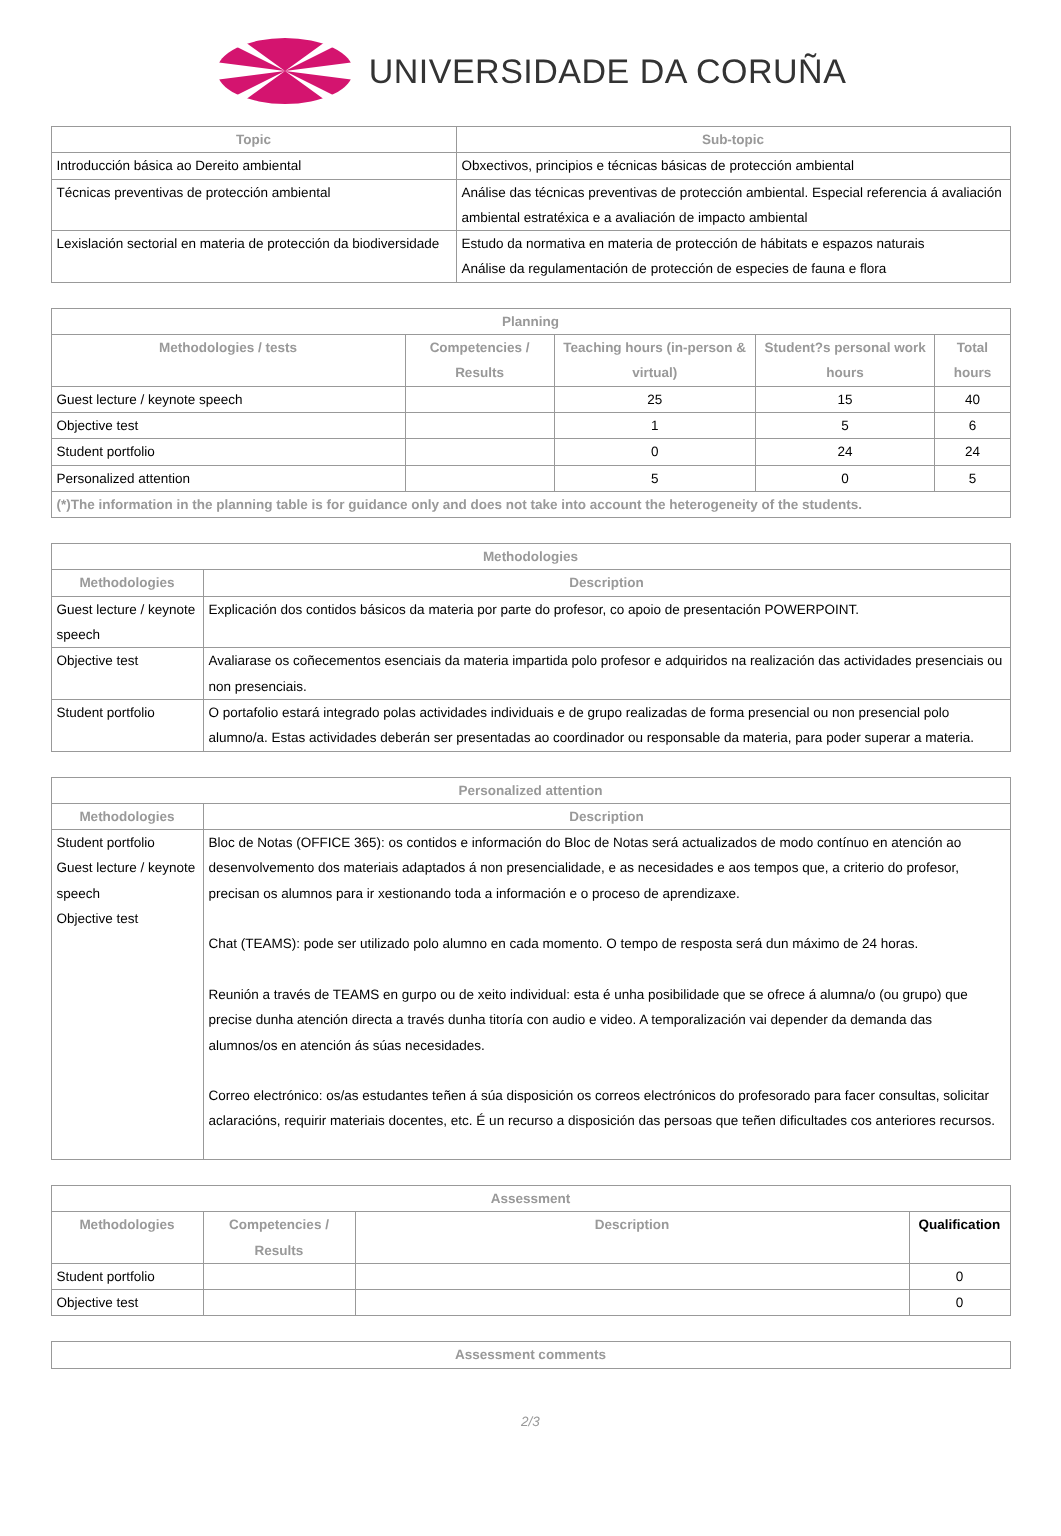UNIVERSIDADE DA CORUÑA
| Topic | Sub-topic |
| --- | --- |
| Introducción básica ao Dereito ambiental | Obxectivos, principios e técnicas básicas de protección ambiental |
| Técnicas preventivas de protección ambiental | Análise das técnicas preventivas de protección ambiental. Especial referencia á avaliación ambiental estratéxica e a avaliación de impacto ambiental |
| Lexislación sectorial en materia de protección da biodiversidade | Estudo da normativa en materia de protección de hábitats e espazos naturais Análise da regulamentación de protección de especies de fauna e flora |
| Planning | | | | |
| --- | --- | --- | --- | --- |
| Methodologies / tests | Competencies / Results | Teaching hours (in-person & virtual) | Student?s personal work hours | Total hours |
| Guest lecture / keynote speech | | 25 | 15 | 40 |
| Objective test | | 1 | 5 | 6 |
| Student portfolio | | 0 | 24 | 24 |
| Personalized attention | | 5 | 0 | 5 |
| (*)The information in the planning table is for guidance only and does not take into account the heterogeneity of the students. | | | | |
| Methodologies | |
| --- | --- |
| Methodologies | Description |
| Guest lecture / keynote speech | Explicación dos contidos básicos da materia por parte do profesor, co apoio de presentación POWERPOINT. |
| Objective test | Avaliarase os coñecementos esenciais da materia impartida polo profesor e adquiridos na realización das actividades presenciais ou non presenciais. |
| Student portfolio | O portafolio estará integrado polas actividades individuais e de grupo realizadas de forma presencial ou non presencial polo alumno/a. Estas actividades deberán ser presentadas ao coordinador ou responsable da materia, para poder superar a materia. |
| Personalized attention | |
| --- | --- |
| Methodologies | Description |
| Student portfolio Guest lecture / keynote speech Objective test | Bloc de Notas (OFFICE 365): os contidos e información do Bloc de Notas será actualizados de modo contínuo en atención ao desenvolvemento dos materiais adaptados á non presencialidade, e as necesidades e aos tempos que, a criterio do profesor, precisan os alumnos para ir xestionando toda a información e o proceso de aprendizaxe. Chat (TEAMS): pode ser utilizado polo alumno en cada momento. O tempo de resposta será dun máximo de 24 horas. Reunión a través de TEAMS en gurpo ou de xeito individual: esta é unha posibilidade que se ofrece á alumna/o (ou grupo) que precise dunha atención directa a través dunha titoría con audio e video. A temporalización vai depender da demanda das alumnos/os en atención ás súas necesidades. Correo electrónico: os/as estudantes teñen á súa disposición os correos electrónicos do profesorado para facer consultas, solicitar aclaracións, requirir materiais docentes, etc. É un recurso a disposición das persoas que teñen dificultades cos anteriores recursos. |
| Assessment | | | |
| --- | --- | --- | --- |
| Methodologies | Competencies / Results | Description | Qualification |
| Student portfolio | | | 0 |
| Objective test | | | 0 |
| Assessment comments |
| --- |
2/3